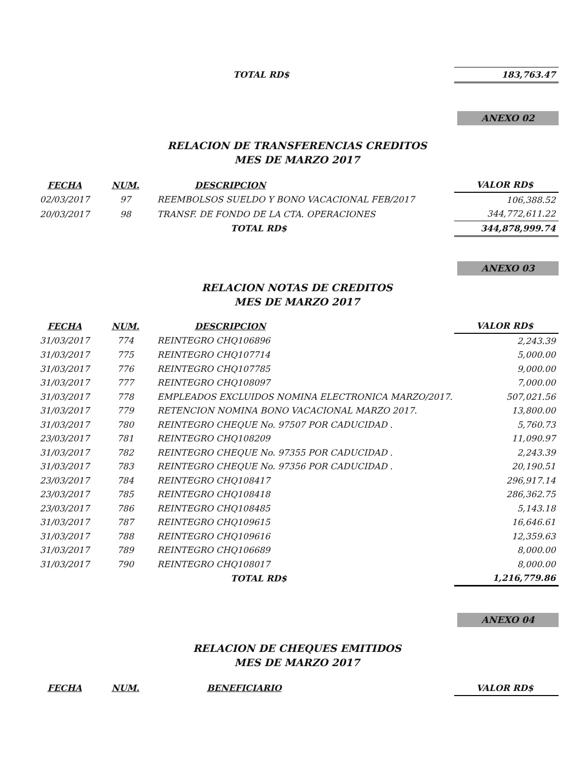| | | TOTAL RD$ | 183,763.47 |
ANEXO 02
RELACION DE TRANSFERENCIAS CREDITOS
MES DE MARZO 2017
| FECHA | NUM. | DESCRIPCION | VALOR RD$ |
| --- | --- | --- | --- |
| 02/03/2017 | 97 | REEMBOLSOS SUELDO Y BONO VACACIONAL FEB/2017 | 106,388.52 |
| 20/03/2017 | 98 | TRANSF. DE FONDO DE LA CTA. OPERACIONES | 344,772,611.22 |
| | | TOTAL RD$ | 344,878,999.74 |
ANEXO 03
RELACION NOTAS DE CREDITOS
MES DE MARZO 2017
| FECHA | NUM. | DESCRIPCION | VALOR RD$ |
| --- | --- | --- | --- |
| 31/03/2017 | 774 | REINTEGRO CHQ106896 | 2,243.39 |
| 31/03/2017 | 775 | REINTEGRO CHQ107714 | 5,000.00 |
| 31/03/2017 | 776 | REINTEGRO CHQ107785 | 9,000.00 |
| 31/03/2017 | 777 | REINTEGRO CHQ108097 | 7,000.00 |
| 31/03/2017 | 778 | EMPLEADOS EXCLUIDOS NOMINA ELECTRONICA MARZO/2017. | 507,021.56 |
| 31/03/2017 | 779 | RETENCION NOMINA BONO VACACIONAL MARZO 2017. | 13,800.00 |
| 31/03/2017 | 780 | REINTEGRO CHEQUE No. 97507 POR CADUCIDAD . | 5,760.73 |
| 23/03/2017 | 781 | REINTEGRO CHQ108209 | 11,090.97 |
| 31/03/2017 | 782 | REINTEGRO CHEQUE No. 97355 POR CADUCIDAD . | 2,243.39 |
| 31/03/2017 | 783 | REINTEGRO CHEQUE No. 97356 POR CADUCIDAD . | 20,190.51 |
| 23/03/2017 | 784 | REINTEGRO CHQ108417 | 296,917.14 |
| 23/03/2017 | 785 | REINTEGRO CHQ108418 | 286,362.75 |
| 23/03/2017 | 786 | REINTEGRO CHQ108485 | 5,143.18 |
| 31/03/2017 | 787 | REINTEGRO CHQ109615 | 16,646.61 |
| 31/03/2017 | 788 | REINTEGRO CHQ109616 | 12,359.63 |
| 31/03/2017 | 789 | REINTEGRO CHQ106689 | 8,000.00 |
| 31/03/2017 | 790 | REINTEGRO CHQ108017 | 8,000.00 |
| | | TOTAL RD$ | 1,216,779.86 |
ANEXO 04
RELACION DE CHEQUES EMITIDOS
MES DE MARZO 2017
| FECHA | NUM. | BENEFICIARIO | VALOR RD$ |
| --- | --- | --- | --- |